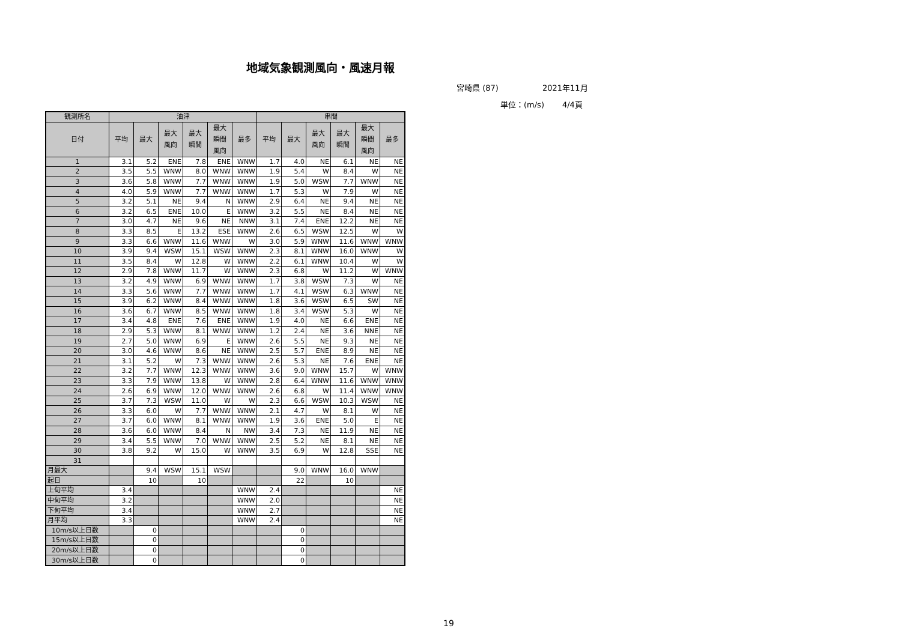地域気象観測風向・風速月報
宮崎県 (87) 2021年11月
単位：(m/s) 4/4頁
| 観測所名 | 油津 | | | | | | 串間 | | | | | |
| --- | --- | --- | --- | --- | --- | --- | --- | --- | --- | --- | --- | --- |
| 日付 | 平均 | 最大 | 最大 風向 | 最大 瞬間 | 最大 瞬間 風向 | 最多 | 平均 | 最大 | 最大 風向 | 最大 瞬間 | 最大 瞬間 風向 | 最多 |
| 1 | 3.1 | 5.2 | ENE | 7.8 | ENE | WNW | 1.7 | 4.0 | NE | 6.1 | NE | NE |
| 2 | 3.5 | 5.5 | WNW | 8.0 | WNW | WNW | 1.9 | 5.4 | W | 8.4 | W | NE |
| 3 | 3.6 | 5.8 | WNW | 7.7 | WNW | WNW | 1.9 | 5.0 | WSW | 7.7 | WNW | NE |
| 4 | 4.0 | 5.9 | WNW | 7.7 | WNW | WNW | 1.7 | 5.3 | W | 7.9 | W | NE |
| 5 | 3.2 | 5.1 | NE | 9.4 | N | WNW | 2.9 | 6.4 | NE | 9.4 | NE | NE |
| 6 | 3.2 | 6.5 | ENE | 10.0 | E | WNW | 3.2 | 5.5 | NE | 8.4 | NE | NE |
| 7 | 3.0 | 4.7 | NE | 9.6 | NE | NNW | 3.1 | 7.4 | ENE | 12.2 | NE | NE |
| 8 | 3.3 | 8.5 | E | 13.2 | ESE | WNW | 2.6 | 6.5 | WSW | 12.5 | W | W |
| 9 | 3.3 | 6.6 | WNW | 11.6 | WNW | W | 3.0 | 5.9 | WNW | 11.6 | WNW | WNW |
| 10 | 3.9 | 9.4 | WSW | 15.1 | WSW | WNW | 2.3 | 8.1 | WNW | 16.0 | WNW | W |
| 11 | 3.5 | 8.4 | W | 12.8 | W | WNW | 2.2 | 6.1 | WNW | 10.4 | W | W |
| 12 | 2.9 | 7.8 | WNW | 11.7 | W | WNW | 2.3 | 6.8 | W | 11.2 | W | WNW |
| 13 | 3.2 | 4.9 | WNW | 6.9 | WNW | WNW | 1.7 | 3.8 | WSW | 7.3 | W | NE |
| 14 | 3.3 | 5.6 | WNW | 7.7 | WNW | WNW | 1.7 | 4.1 | WSW | 6.3 | WNW | NE |
| 15 | 3.9 | 6.2 | WNW | 8.4 | WNW | WNW | 1.8 | 3.6 | WSW | 6.5 | SW | NE |
| 16 | 3.6 | 6.7 | WNW | 8.5 | WNW | WNW | 1.8 | 3.4 | WSW | 5.3 | W | NE |
| 17 | 3.4 | 4.8 | ENE | 7.6 | ENE | WNW | 1.9 | 4.0 | NE | 6.6 | ENE | NE |
| 18 | 2.9 | 5.3 | WNW | 8.1 | WNW | WNW | 1.2 | 2.4 | NE | 3.6 | NNE | NE |
| 19 | 2.7 | 5.0 | WNW | 6.9 | E | WNW | 2.6 | 5.5 | NE | 9.3 | NE | NE |
| 20 | 3.0 | 4.6 | WNW | 8.6 | NE | WNW | 2.5 | 5.7 | ENE | 8.9 | NE | NE |
| 21 | 3.1 | 5.2 | W | 7.3 | WNW | WNW | 2.6 | 5.3 | NE | 7.6 | ENE | NE |
| 22 | 3.2 | 7.7 | WNW | 12.3 | WNW | WNW | 3.6 | 9.0 | WNW | 15.7 | W | WNW |
| 23 | 3.3 | 7.9 | WNW | 13.8 | W | WNW | 2.8 | 6.4 | WNW | 11.6 | WNW | WNW |
| 24 | 2.6 | 6.9 | WNW | 12.0 | WNW | WNW | 2.6 | 6.8 | W | 11.4 | WNW | WNW |
| 25 | 3.7 | 7.3 | WSW | 11.0 | W | W | 2.3 | 6.6 | WSW | 10.3 | WSW | NE |
| 26 | 3.3 | 6.0 | W | 7.7 | WNW | WNW | 2.1 | 4.7 | W | 8.1 | W | NE |
| 27 | 3.7 | 6.0 | WNW | 8.1 | WNW | WNW | 1.9 | 3.6 | ENE | 5.0 | E | NE |
| 28 | 3.6 | 6.0 | WNW | 8.4 | N | NW | 3.4 | 7.3 | NE | 11.9 | NE | NE |
| 29 | 3.4 | 5.5 | WNW | 7.0 | WNW | WNW | 2.5 | 5.2 | NE | 8.1 | NE | NE |
| 30 | 3.8 | 9.2 | W | 15.0 | W | WNW | 3.5 | 6.9 | W | 12.8 | SSE | NE |
| 31 | | | | | | | | | | | | |
| 月最大 | | 9.4 | WSW | 15.1 | WSW | | | 9.0 | WNW | 16.0 | WNW | |
| 起日 | | 10 | | 10 | | | | 22 | | 10 | | |
| 上旬平均 | 3.4 | | | | | WNW | 2.4 | | | | | NE |
| 中旬平均 | 3.2 | | | | | WNW | 2.0 | | | | | NE |
| 下旬平均 | 3.4 | | | | | WNW | 2.7 | | | | | NE |
| 月平均 | 3.3 | | | | | WNW | 2.4 | | | | | NE |
| 10m/s以上日数 | | 0 | | | | | | 0 | | | | |
| 15m/s以上日数 | | 0 | | | | | | 0 | | | | |
| 20m/s以上日数 | | 0 | | | | | | 0 | | | | |
| 30m/s以上日数 | | 0 | | | | | | 0 | | | | |
19